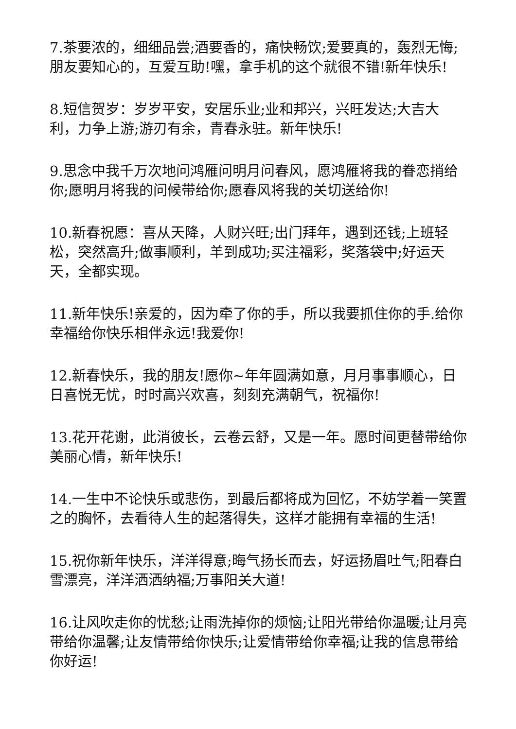7.茶要浓的，细细品尝;酒要香的，痛快畅饮;爱要真的，轰烈无悔;朋友要知心的，互爱互助!嘿，拿手机的这个就很不错!新年快乐!
8.短信贺岁：岁岁平安，安居乐业;业和邦兴，兴旺发达;大吉大利，力争上游;游刃有余，青春永驻。新年快乐!
9.思念中我千万次地问鸿雁问明月问春风，愿鸿雁将我的眷恋捎给你;愿明月将我的问候带给你;愿春风将我的关切送给你!
10.新春祝愿：喜从天降，人财兴旺;出门拜年，遇到还钱;上班轻松，突然高升;做事顺利，羊到成功;买注福彩，奖落袋中;好运天天，全都实现。
11.新年快乐!亲爱的，因为牵了你的手，所以我要抓住你的手.给你幸福给你快乐相伴永远!我爱你!
12.新春快乐，我的朋友!愿你~年年圆满如意，月月事事顺心，日日喜悦无忧，时时高兴欢喜，刻刻充满朝气，祝福你!
13.花开花谢，此消彼长，云卷云舒，又是一年。愿时间更替带给你美丽心情，新年快乐!
14.一生中不论快乐或悲伤，到最后都将成为回忆，不妨学着一笑置之的胸怀，去看待人生的起落得失，这样才能拥有幸福的生活!
15.祝你新年快乐，洋洋得意;晦气扬长而去，好运扬眉吐气;阳春白雪漂亮，洋洋洒洒纳福;万事阳关大道!
16.让风吹走你的忧愁;让雨洗掉你的烦恼;让阳光带给你温暖;让月亮带给你温馨;让友情带给你快乐;让爱情带给你幸福;让我的信息带给你好运!